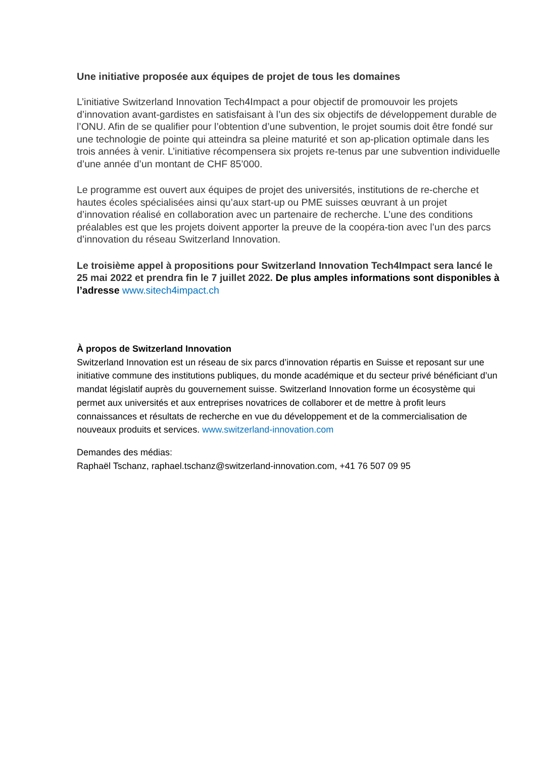Une initiative proposée aux équipes de projet de tous les domaines
L’initiative Switzerland Innovation Tech4Impact a pour objectif de promouvoir les projets d’innovation avant-gardistes en satisfaisant à l’un des six objectifs de développement durable de l’ONU. Afin de se qualifier pour l’obtention d’une subvention, le projet soumis doit être fondé sur une technologie de pointe qui atteindra sa pleine maturité et son ap-plication optimale dans les trois années à venir. L’initiative récompensera six projets re-tenus par une subvention individuelle d’une année d’un montant de CHF 85’000.
Le programme est ouvert aux équipes de projet des universités, institutions de re-cherche et hautes écoles spécialisées ainsi qu’aux start-up ou PME suisses œuvrant à un projet d’innovation réalisé en collaboration avec un partenaire de recherche. L’une des conditions préalables est que les projets doivent apporter la preuve de la coopéra-tion avec l’un des parcs d’innovation du réseau Switzerland Innovation.
Le troisième appel à propositions pour Switzerland Innovation Tech4Impact sera lancé le 25 mai 2022 et prendra fin le 7 juillet 2022. De plus amples informations sont disponibles à l’adresse www.sitech4impact.ch
À propos de Switzerland Innovation
Switzerland Innovation est un réseau de six parcs d’innovation répartis en Suisse et reposant sur une initiative commune des institutions publiques, du monde académique et du secteur privé bénéficiant d’un mandat législatif auprès du gouvernement suisse. Switzerland Innovation forme un écosystème qui permet aux universités et aux entreprises novatrices de collaborer et de mettre à profit leurs connaissances et résultats de recherche en vue du développement et de la commercialisation de nouveaux produits et services. www.switzerland-innovation.com
Demandes des médias:
Raphaël Tschanz, raphael.tschanz@switzerland-innovation.com, +41 76 507 09 95